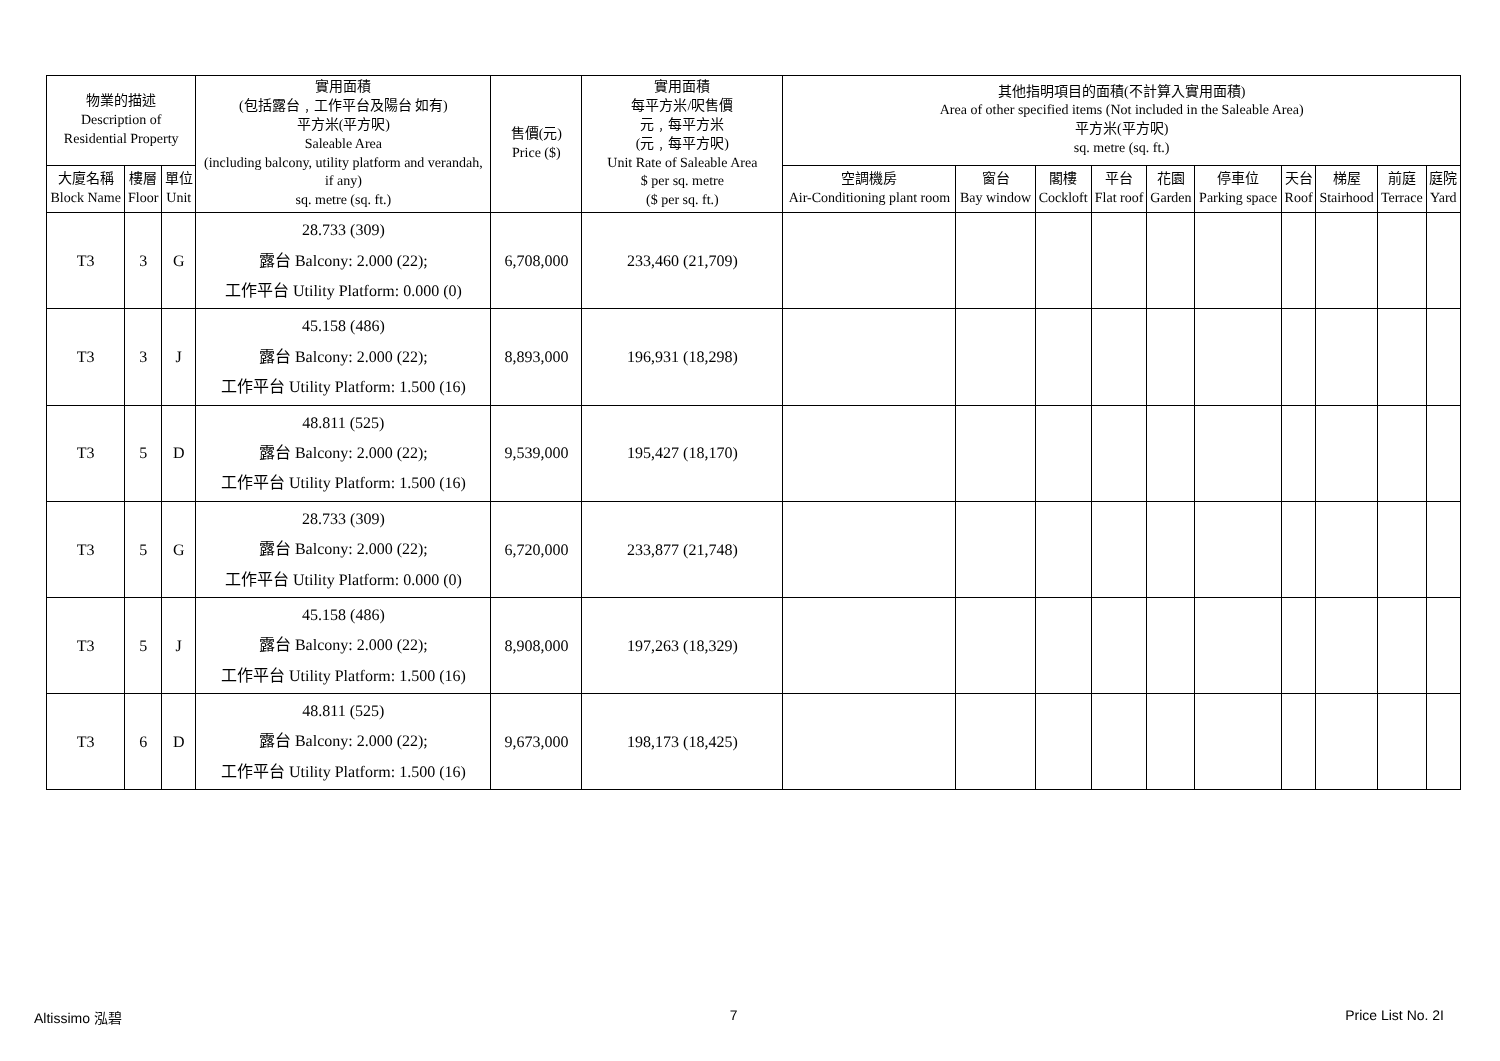| 物業的描述 Description of Residential Property | | | 實用面積 (包括露台﹐工作平台及陽台 如有) 平方米(平方呎) Saleable Area (including balcony, utility platform and verandah, if any) sq. metre (sq. ft.) | 售價(元) Price ($) | 實用面積 每平方米/呎售價 元﹐每平方米 (元﹐每平方呎) Unit Rate of Saleable Area $ per sq. metre ($ per sq. ft.) | 其他指明項目的面積(不計算入實用面積) Area of other specified items (Not included in the Saleable Area) 平方米(平方呎) sq. metre (sq. ft.) | | | | | | | | | |
| --- | --- | --- | --- | --- | --- | --- | --- | --- | --- | --- | --- | --- | --- | --- | --- |
| 大廈名稱 Block Name | 樓層 Floor | 單位 Unit | | | | 空調機房 Air-Conditioning plant room | 窗台 Bay window | 閣樓 Cockloft | 平台 Flat roof | 花園 Garden | 停車位 Parking space | 天台 Roof | 梯屋 Stairhood | 前庭 Terrace | 庭院 Yard |
| T3 | 3 | G | 28.733 (309) 露台 Balcony: 2.000 (22); 工作平台 Utility Platform: 0.000 (0) | 6,708,000 | 233,460 (21,709) | | | | | | | | | | |
| T3 | 3 | J | 45.158 (486) 露台 Balcony: 2.000 (22); 工作平台 Utility Platform: 1.500 (16) | 8,893,000 | 196,931 (18,298) | | | | | | | | | | |
| T3 | 5 | D | 48.811 (525) 露台 Balcony: 2.000 (22); 工作平台 Utility Platform: 1.500 (16) | 9,539,000 | 195,427 (18,170) | | | | | | | | | | |
| T3 | 5 | G | 28.733 (309) 露台 Balcony: 2.000 (22); 工作平台 Utility Platform: 0.000 (0) | 6,720,000 | 233,877 (21,748) | | | | | | | | | | |
| T3 | 5 | J | 45.158 (486) 露台 Balcony: 2.000 (22); 工作平台 Utility Platform: 1.500 (16) | 8,908,000 | 197,263 (18,329) | | | | | | | | | | |
| T3 | 6 | D | 48.811 (525) 露台 Balcony: 2.000 (22); 工作平台 Utility Platform: 1.500 (16) | 9,673,000 | 198,173 (18,425) | | | | | | | | | | |
Altissimo 泓碧 7 Price List No. 2I